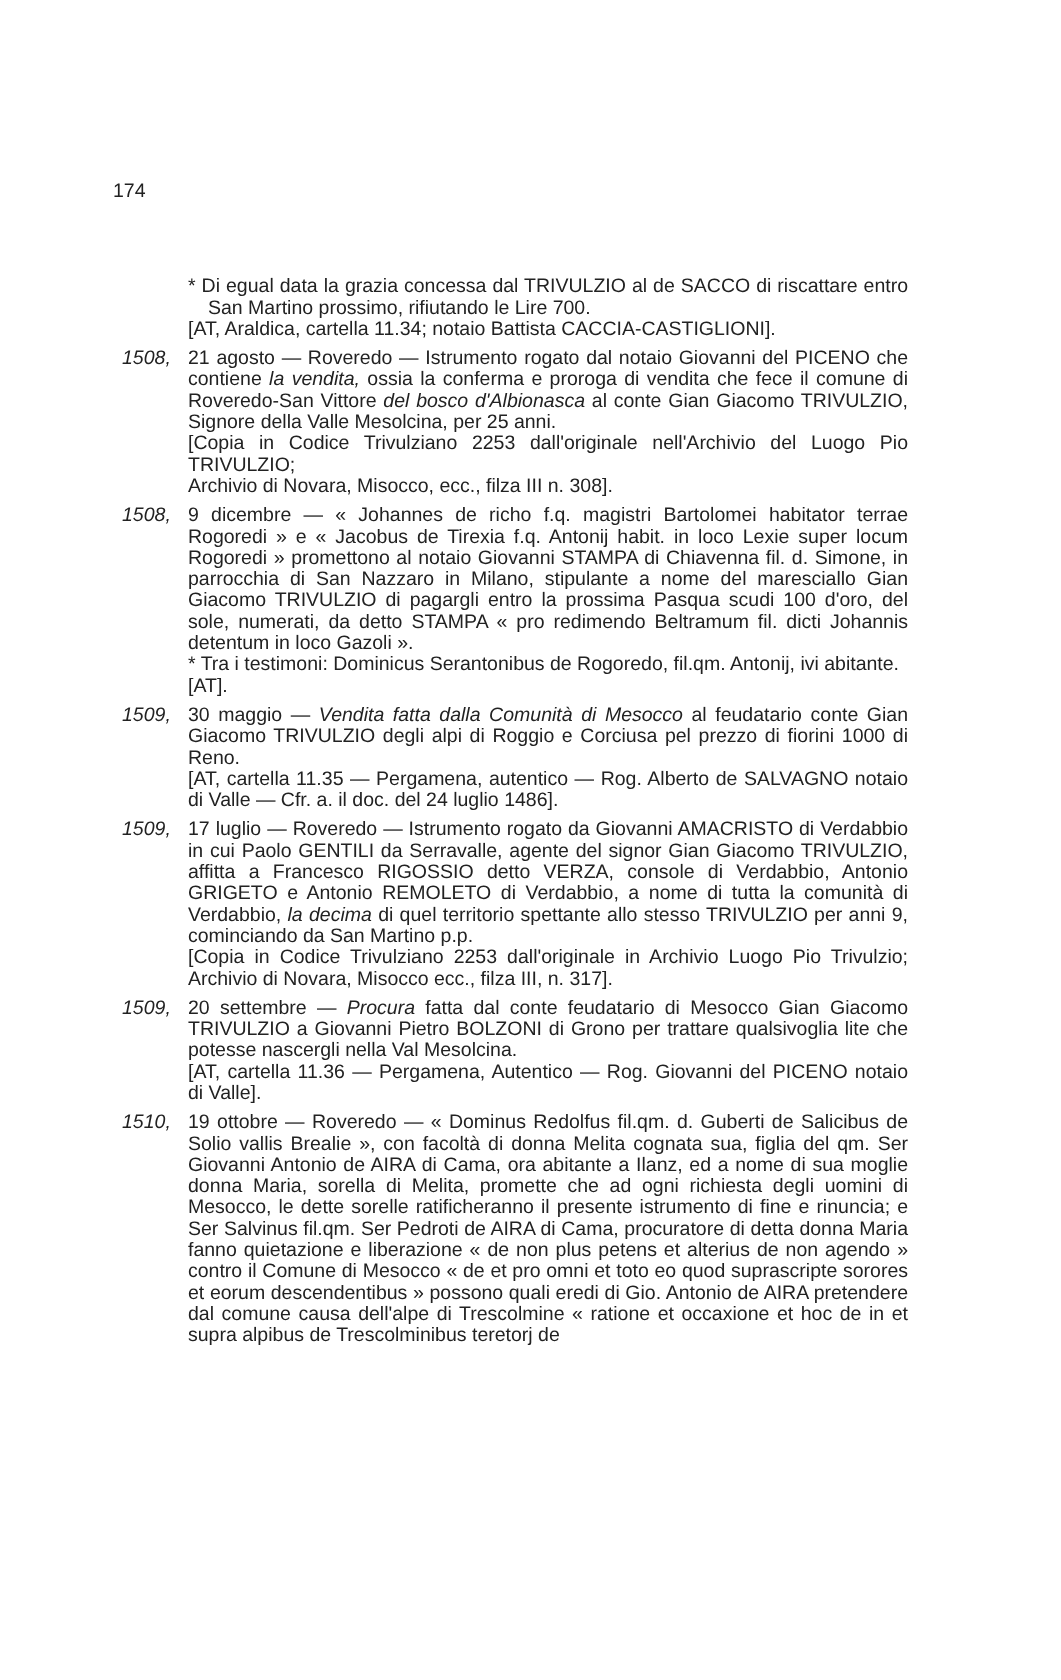174
* Di egual data la grazia concessa dal TRIVULZIO al de SACCO di riscattare entro San Martino prossimo, rifiutando le Lire 700.
[AT, Araldica, cartella 11.34; notaio Battista CACCIA-CASTIGLIONI].
1508, 21 agosto — Roveredo — Istrumento rogato dal notaio Giovanni del PICENO che contiene la vendita, ossia la conferma e proroga di vendita che fece il comune di Roveredo-San Vittore del bosco d'Albionasca al conte Gian Giacomo TRIVULZIO, Signore della Valle Mesolcina, per 25 anni.
[Copia in Codice Trivulziano 2253 dall'originale nell'Archivio del Luogo Pio TRIVULZIO;
Archivio di Novara, Misocco, ecc., filza III n. 308].
1508, 9 dicembre — « Johannes de richo f.q. magistri Bartolomei habitator terrae Rogoredi » e « Jacobus de Tirexia f.q. Antonij habit. in loco Lexie super locum Rogoredi » promettono al notaio Giovanni STAMPA di Chiavenna fil. d. Simone, in parrocchia di San Nazzaro in Milano, stipulante a nome del maresciallo Gian Giacomo TRIVULZIO di pagargli entro la prossima Pasqua scudi 100 d'oro, del sole, numerati, da detto STAMPA « pro redimendo Beltramum fil. dicti Johannis detentum in loco Gazoli ».
* Tra i testimoni: Dominicus Serantonibus de Rogoredo, fil.qm. Antonij, ivi abitante.
[AT].
1509, 30 maggio — Vendita fatta dalla Comunità di Mesocco al feudatario conte Gian Giacomo TRIVULZIO degli alpi di Roggio e Corciusa pel prezzo di fiorini 1000 di Reno.
[AT, cartella 11.35 — Pergamena, autentico — Rog. Alberto de SALVAGNO notaio di Valle — Cfr. a. il doc. del 24 luglio 1486].
1509, 17 luglio — Roveredo — Istrumento rogato da Giovanni AMACRISTO di Verdabbio in cui Paolo GENTILI da Serravalle, agente del signor Gian Giacomo TRIVULZIO, affitta a Francesco RIGOSSIO detto VERZA, console di Verdabbio, Antonio GRIGETO e Antonio REMOLETO di Verdabbio, a nome di tutta la comunità di Verdabbio, la decima di quel territorio spettante allo stesso TRIVULZIO per anni 9, cominciando da San Martino p.p.
[Copia in Codice Trivulziano 2253 dall'originale in Archivio Luogo Pio Trivulzio; Archivio di Novara, Misocco ecc., filza III, n. 317].
1509, 20 settembre — Procura fatta dal conte feudatario di Mesocco Gian Giacomo TRIVULZIO a Giovanni Pietro BOLZONI di Grono per trattare qualsivoglia lite che potesse nascergli nella Val Mesolcina.
[AT, cartella 11.36 — Pergamena, Autentico — Rog. Giovanni del PICENO notaio di Valle].
1510, 19 ottobre — Roveredo — « Dominus Redolfus fil.qm. d. Guberti de Salicibus de Solio vallis Brealie », con facoltà di donna Melita cognata sua, figlia del qm. Ser Giovanni Antonio de AIRA di Cama, ora abitante a Ilanz, ed a nome di sua moglie donna Maria, sorella di Melita, promette che ad ogni richiesta degli uomini di Mesocco, le dette sorelle ratificheranno il presente istrumento di fine e rinuncia; e Ser Salvinus fil.qm. Ser Pedroti de AIRA di Cama, procuratore di detta donna Maria fanno quietazione e liberazione « de non plus petens et alterius de non agendo » contro il Comune di Mesocco « de et pro omni et toto eo quod suprascripte sorores et eorum descendentibus » possono quali eredi di Gio. Antonio de AIRA pretendere dal comune causa dell'alpe di Trescolmine « ratione et occaxione et hoc de in et supra alpibus de Trescolminibus teretorj de